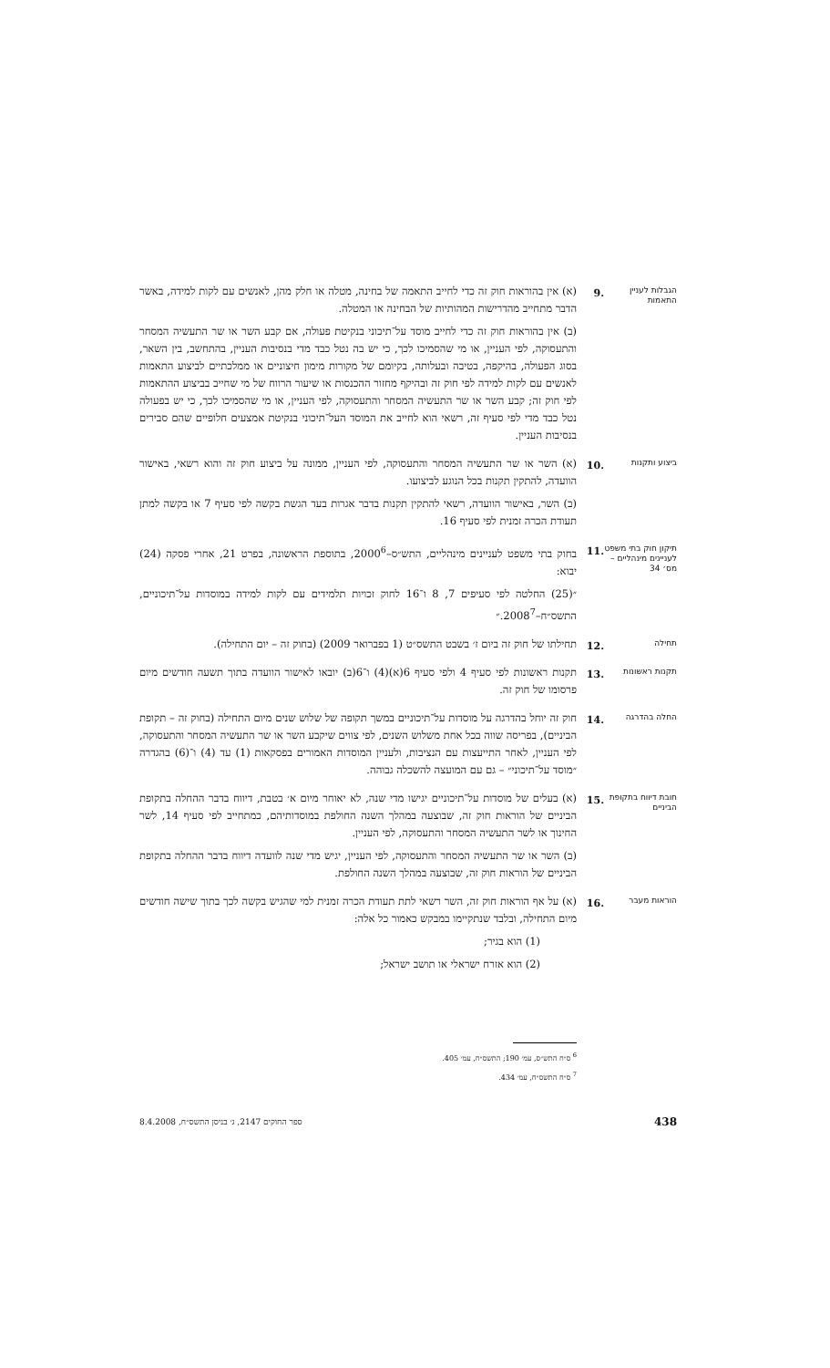הגבלות לעניין התאמות
.9 (א) אין בהוראות חוק זה כדי לחייב התאמה של בחינה, מטלה או חלק מהן, לאנשים עם לקות למידה, באשר הדבר מתחייב מהדרישות המהותיות של הבחינה או המטלה.
(ב) אין בהוראות חוק זה כדי לחייב מוסד על־תיכוני בנקיטת פעולה, אם קבע השר או שר התעשיה המסחר והתעסוקה, לפי העניין, או מי שהסמיכו לכך, כי יש בה נטל כבד מדי בנסיבות העניין, בהתחשב, בין השאר, בסוג הפעולה, בהיקפה, בטיבה ובעלותה, בקיומם של מקורות מימון חיצוניים או ממלכתיים לביצוע התאמות לאנשים עם לקות למידה לפי חוק זה ובהיקף מחזור ההכנסות או שיעור הרווח של מי שחייב בביצוע ההתאמות לפי חוק זה; קבע השר או שר התעשיה המסחר והתעסוקה, לפי העניין, או מי שהסמיכו לכך, כי יש בפעולה נטל כבד מדי לפי סעיף זה, רשאי הוא לחייב את המוסד העל־תיכוני בנקיטת אמצעים חלופיים שהם סבירים בנסיבות העניין.
ביצוע ותקנות
.10 (א) השר או שר התעשיה המסחר והתעסוקה, לפי העניין, ממונה על ביצוע חוק זה והוא רשאי, באישור הוועדה, להתקין תקנות בכל הנוגע לביצועו.
(ב) השר, באישור הוועדה, רשאי להתקין תקנות בדבר אגרות בעד הגשת בקשה לפי סעיף 7 או בקשה למתן תעודת הכרה זמנית לפי סעיף 16.
תיקון חוק בתי משפט לעניינים מינהליים – מס׳ 34
.11 בחוק בתי משפט לעניינים מינהליים, התש״ס–2000<sup>6</sup>, בתוספת הראשונה, בפרט 21, אחרי פסקה (24) יבוא:
״(25) החלטה לפי סעיפים 7, 8 ו־16 לחוק זכויות תלמידים עם לקות למידה במוסדות על־תיכוניים, התשס״ח–2008<sup>7</sup>.״
תחילה
.12 תחילתו של חוק זה ביום ז׳ בשבט התשס״ט (1 בפברואר 2009) (בחוק זה – יום התחילה).
תקנות ראשונות
.13 תקנות ראשונות לפי סעיף 4 ולפי סעיף 6(א)(4) ו־6(ב) יובאו לאישור הוועדה בתוך תשעה חודשים מיום פרסומו של חוק זה.
החלה בהדרגה
.14 חוק זה יוחל בהדרגה על מוסדות על־תיכוניים במשך תקופה של שלוש שנים מיום התחילה (בחוק זה – תקופת הביניים), בפריסה שווה בכל אחת משלוש השנים, לפי צווים שיקבע השר או שר התעשיה המסחר והתעסוקה, לפי העניין, לאחר התייעצות עם הנציבות, ולעניין המוסדות האמורים בפסקאות (1) עד (4) ו־(6) בהגדרה ״מוסד על־תיכוני״ – גם עם המועצה להשכלה גבוהה.
חובת דיווח בתקופת הביניים
.15 (א) בעלים של מוסדות על־תיכוניים יגישו מדי שנה, לא יאוחר מיום א׳ בטבת, דיווח בדבר ההחלה בתקופת הביניים של הוראות חוק זה, שבוצעה במהלך השנה החולפת במוסדותיהם, כמתחייב לפי סעיף 14, לשר החינוך או לשר התעשיה המסחר והתעסוקה, לפי העניין.
(ב) השר או שר התעשיה המסחר והתעסוקה, לפי העניין, יגיש מדי שנה לוועדה דיווח בדבר ההחלה בתקופת הביניים של הוראות חוק זה, שבוצעה במהלך השנה החולפת.
הוראות מעבר
.16 (א) על אף הוראות חוק זה, השר רשאי לתת תעודת הכרה זמנית למי שהגיש בקשה לכך בתוך שישה חודשים מיום התחילה, ובלבד שנתקיימו במבקש כאמור כל אלה:
(1) הוא בגיר;
(2) הוא אזרח ישראלי או תושב ישראל;
<sup>6</sup> ס״ח התש״ס, עמ׳ 190; התשס״ח, עמ׳ 405.
<sup>7</sup> ס״ח התשס״ח, עמ׳ 434.
438 ספר החוקים 2147, ג׳ בניסן התשס״ח, 8.4.2008